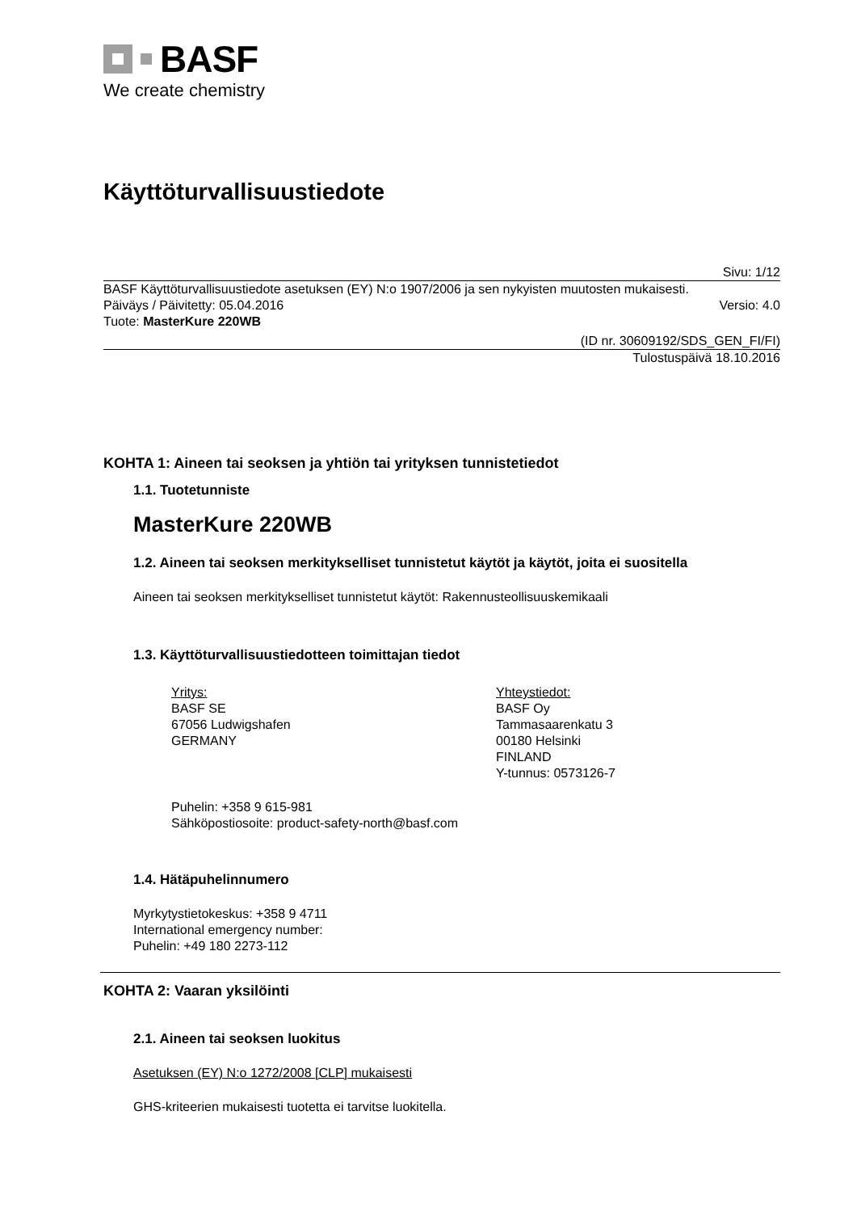BASF
We create chemistry
Käyttöturvallisuustiedote
Sivu: 1/12
BASF Käyttöturvallisuustiedote asetuksen (EY) N:o 1907/2006 ja sen nykyisten muutosten mukaisesti.
Päiväys / Päivitetty: 05.04.2016 Versio: 4.0
Tuote: MasterKure 220WB
(ID nr. 30609192/SDS_GEN_FI/FI)
Tulostuspäivä 18.10.2016
KOHTA 1: Aineen tai seoksen ja yhtiön tai yrityksen tunnistetiedot
1.1. Tuotetunniste
MasterKure 220WB
1.2. Aineen tai seoksen merkitykselliset tunnistetut käytöt ja käytöt, joita ei suositella
Aineen tai seoksen merkitykselliset tunnistetut käytöt: Rakennusteollisuuskemikaali
1.3. Käyttöturvallisuustiedotteen toimittajan tiedot
Yritys:
BASF SE
67056 Ludwigshafen
GERMANY
Yhteystiedot:
BASF Oy
Tammasaarenkatu 3
00180 Helsinki
FINLAND
Y-tunnus: 0573126-7
Puhelin: +358 9 615-981
Sähköpostiosoite: product-safety-north@basf.com
1.4. Hätäpuhelinnumero
Myrkytystietokeskus: +358 9 4711
International emergency number:
Puhelin: +49 180 2273-112
KOHTA 2: Vaaran yksilöinti
2.1. Aineen tai seoksen luokitus
Asetuksen (EY) N:o 1272/2008 [CLP] mukaisesti
GHS-kriteerien mukaisesti tuotetta ei tarvitse luokitella.